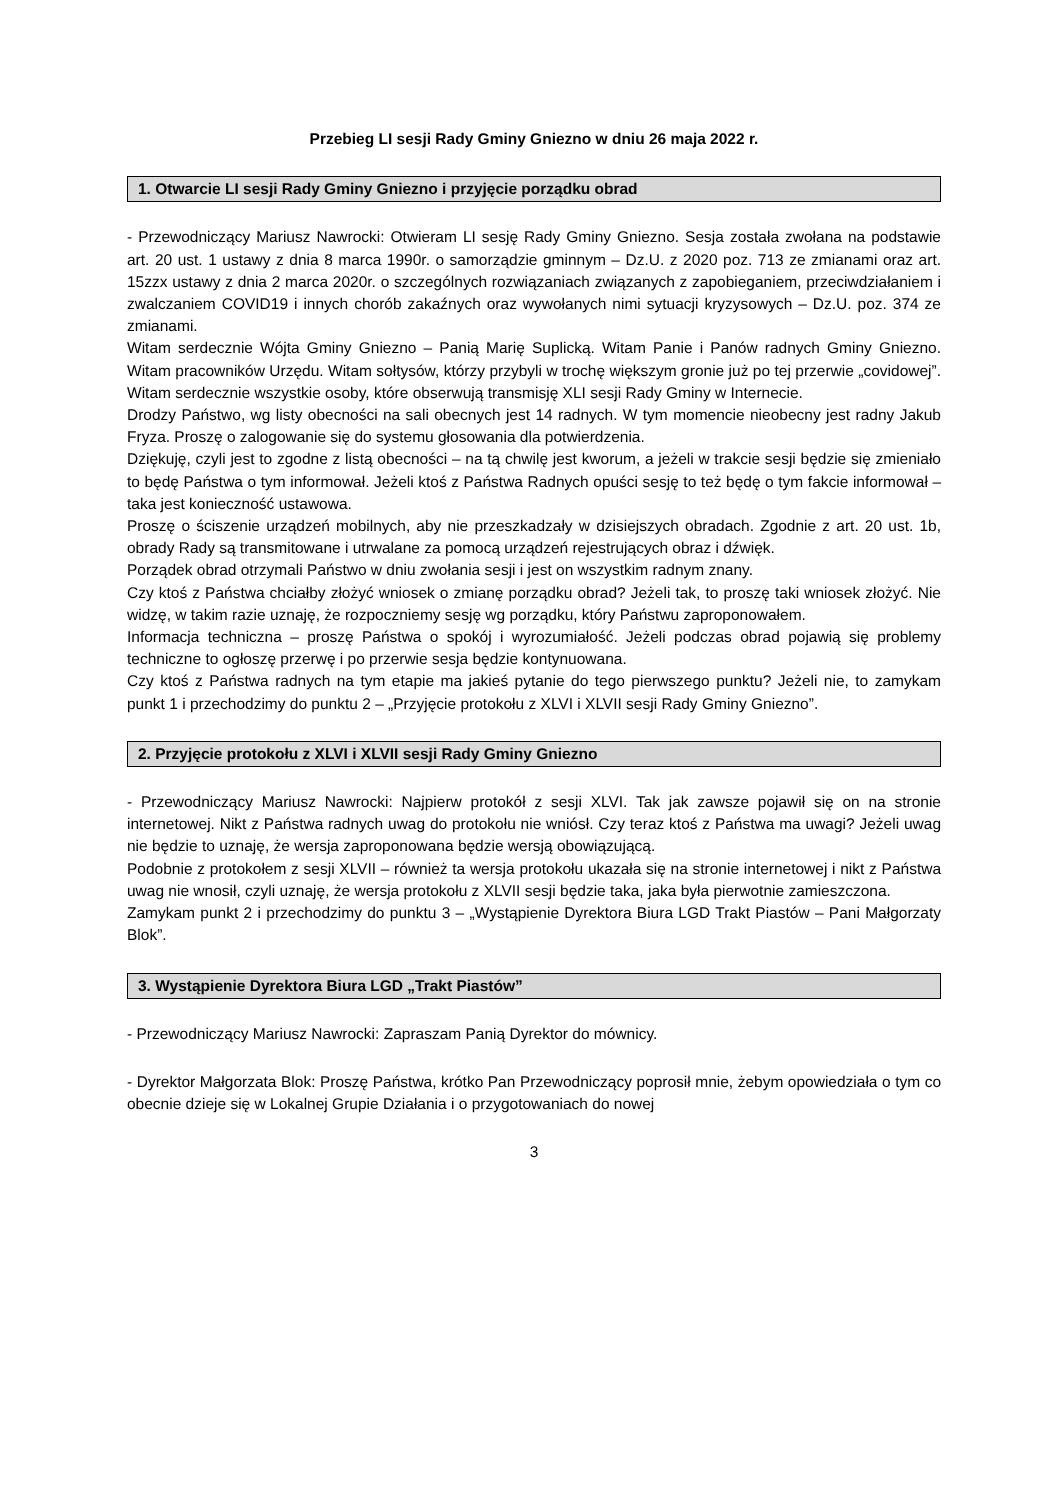Przebieg LI sesji Rady Gminy Gniezno w dniu 26 maja 2022 r.
1. Otwarcie LI sesji Rady Gminy Gniezno i przyjęcie porządku obrad
- Przewodniczący Mariusz Nawrocki: Otwieram LI sesję Rady Gminy Gniezno. Sesja została zwołana na podstawie art. 20 ust. 1 ustawy z dnia 8 marca 1990r. o samorządzie gminnym – Dz.U. z 2020 poz. 713 ze zmianami oraz art. 15zzx ustawy z dnia 2 marca 2020r. o szczególnych rozwiązaniach związanych z zapobieganiem, przeciwdziałaniem i zwalczaniem COVID19 i innych chorób zakaźnych oraz wywołanych nimi sytuacji kryzysowych – Dz.U. poz. 374 ze zmianami.
Witam serdecznie Wójta Gminy Gniezno – Panią Marię Suplicką. Witam Panie i Panów radnych Gminy Gniezno. Witam pracowników Urzędu. Witam sołtysów, którzy przybyli w trochę większym gronie już po tej przerwie „covidowej”. Witam serdecznie wszystkie osoby, które obserwują transmisję XLI sesji Rady Gminy w Internecie.
Drodzy Państwo, wg listy obecności na sali obecnych jest 14 radnych. W tym momencie nieobecny jest radny Jakub Fryza. Proszę o zalogowanie się do systemu głosowania dla potwierdzenia.
Dziękuję, czyli jest to zgodne z listą obecności – na tą chwilę jest kworum, a jeżeli w trakcie sesji będzie się zmieniało to będę Państwa o tym informował. Jeżeli ktoś z Państwa Radnych opuści sesję to też będę o tym fakcie informował – taka jest konieczność ustawowa.
Proszę o ściszenie urządzeń mobilnych, aby nie przeszkadzały w dzisiejszych obradach. Zgodnie z art. 20 ust. 1b, obrady Rady są transmitowane i utrwalane za pomocą urządzeń rejestrujących obraz i dźwięk.
Porządek obrad otrzymali Państwo w dniu zwołania sesji i jest on wszystkim radnym znany.
Czy ktoś z Państwa chciałby złożyć wniosek o zmianę porządku obrad? Jeżeli tak, to proszę taki wniosek złożyć. Nie widzę, w takim razie uznaję, że rozpoczniemy sesję wg porządku, który Państwu zaproponowałem.
Informacja techniczna – proszę Państwa o spokój i wyrozumiałość. Jeżeli podczas obrad pojawią się problemy techniczne to ogłoszę przerwę i po przerwie sesja będzie kontynuowana.
Czy ktoś z Państwa radnych na tym etapie ma jakieś pytanie do tego pierwszego punktu? Jeżeli nie, to zamykam punkt 1 i przechodzimy do punktu 2 – „Przyjęcie protokołu z XLVI i XLVII sesji Rady Gminy Gniezno”.
2. Przyjęcie protokołu z XLVI i XLVII sesji Rady Gminy Gniezno
- Przewodniczący Mariusz Nawrocki: Najpierw protokół z sesji XLVI. Tak jak zawsze pojawił się on na stronie internetowej. Nikt z Państwa radnych uwag do protokołu nie wniósł. Czy teraz ktoś z Państwa ma uwagi? Jeżeli uwag nie będzie to uznaję, że wersja zaproponowana będzie wersją obowiązującą.
Podobnie z protokołem z sesji XLVII – również ta wersja protokołu ukazała się na stronie internetowej i nikt z Państwa uwag nie wnosił, czyli uznaję, że wersja protokołu z XLVII sesji będzie taka, jaka była pierwotnie zamieszczona.
Zamykam punkt 2 i przechodzimy do punktu 3 – „Wystąpienie Dyrektora Biura LGD Trakt Piastów – Pani Małgorzaty Blok”.
3. Wystąpienie Dyrektora Biura LGD „Trakt Piastów”
- Przewodniczący Mariusz Nawrocki: Zapraszam Panią Dyrektor do mównicy.
- Dyrektor Małgorzata Blok: Proszę Państwa, krótko Pan Przewodniczący poprosił mnie, żebym opowiedziała o tym co obecnie dzieje się w Lokalnej Grupie Działania i o przygotowaniach do nowej
3